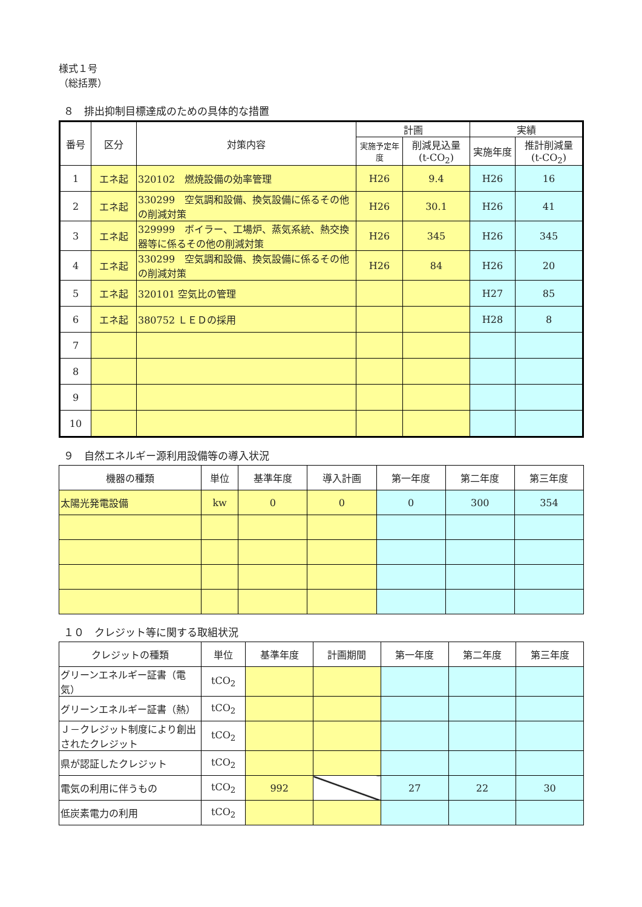様式１号
（総括票）
８　排出抑制目標達成のための具体的な措置
| 番号 | 区分 | 対策内容 | 計画 | | 実績 | |
| --- | --- | --- | --- | --- | --- | --- |
| | | | 実施予定年度 | 削減見込量 (t-CO<sub>2</sub>) | 実施年度 | 推計削減量 (t-CO<sub>2</sub>) |
| 1 | エネ起 | 320102 燃焼設備の効率管理 | H26 | 9.4 | H26 | 16 |
| 2 | エネ起 | 330299 空気調和設備、換気設備に係るその他の削減対策 | H26 | 30.1 | H26 | 41 |
| 3 | エネ起 | 329999 ボイラー、工場炉、蒸気系統、熱交換器等に係るその他の削減対策 | H26 | 345 | H26 | 345 |
| 4 | エネ起 | 330299 空気調和設備、換気設備に係るその他の削減対策 | H26 | 84 | H26 | 20 |
| 5 | エネ起 | 320101 空気比の管理 | | | H27 | 85 |
| 6 | エネ起 | 380752 ＬＥＤの採用 | | | H28 | 8 |
| 7 | | | | | | |
| 8 | | | | | | |
| 9 | | | | | | |
| 10 | | | | | | |
９　自然エネルギー源利用設備等の導入状況
| 機器の種類 | 単位 | 基準年度 | 導入計画 | 第一年度 | 第二年度 | 第三年度 |
| --- | --- | --- | --- | --- | --- | --- |
| 太陽光発電設備 | kw | 0 | 0 | 0 | 300 | 354 |
１０　クレジット等に関する取組状況
| クレジットの種類 | 単位 | 基準年度 | 計画期間 | 第一年度 | 第二年度 | 第三年度 |
| --- | --- | --- | --- | --- | --- | --- |
| グリーンエネルギー証書（電気） | tCO<sub>2</sub> | | | | | |
| グリーンエネルギー証書（熱） | tCO<sub>2</sub> | | | | | |
| Ｊ－クレジット制度により創出されたクレジット | tCO<sub>2</sub> | | | | | |
| 県が認証したクレジット | tCO<sub>2</sub> | | | | | |
| 電気の利用に伴うもの | tCO<sub>2</sub> | 992 | | 27 | 22 | 30 |
| 低炭素電力の利用 | tCO<sub>2</sub> | | | | | |